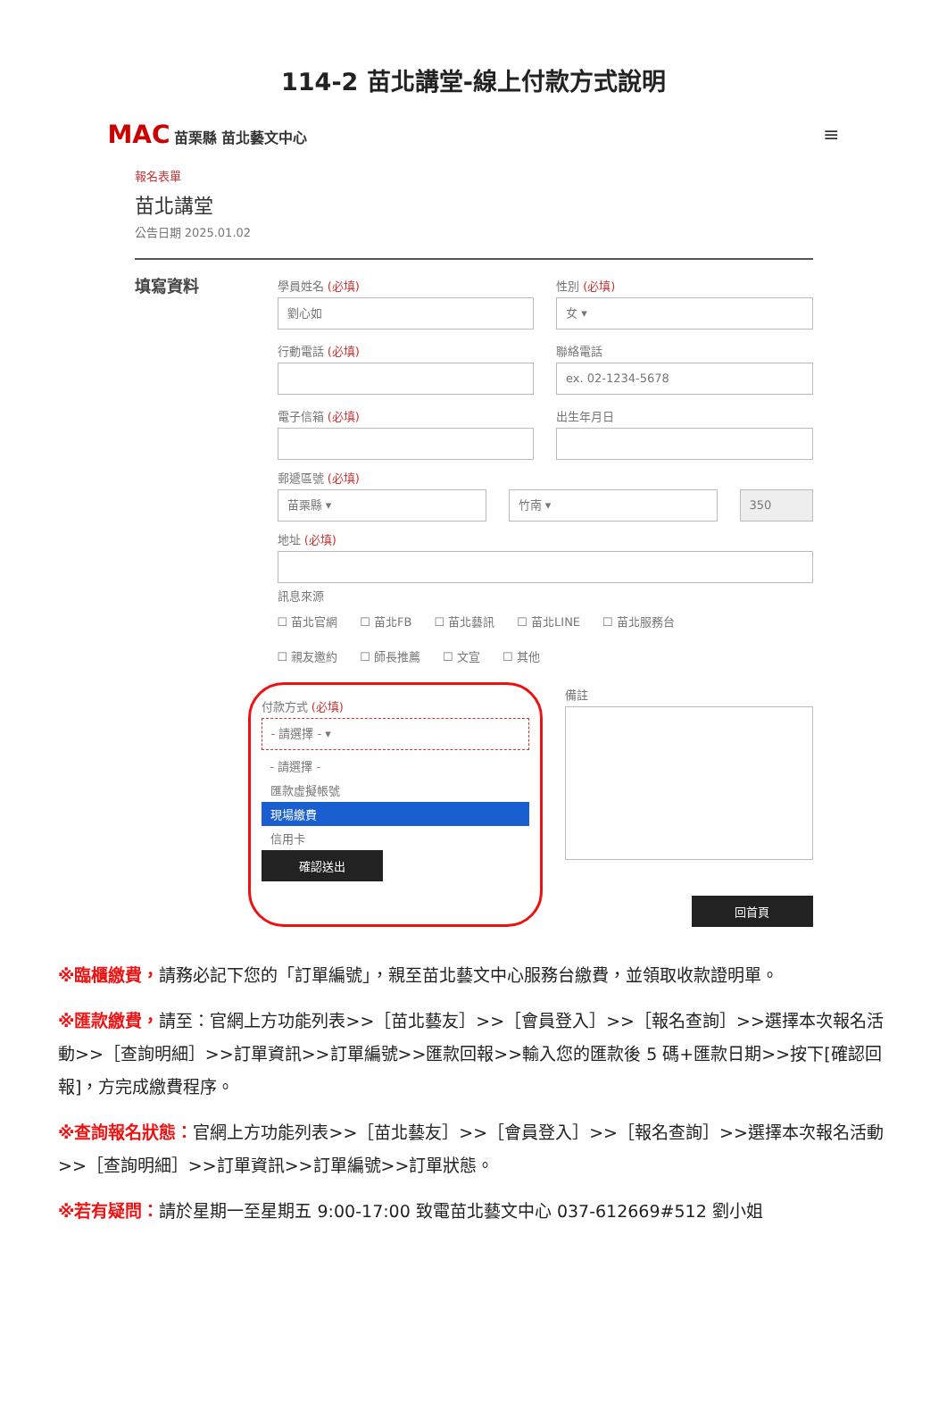114-2 苗北講堂-線上付款方式說明
MAC 苗栗縣 苗北藝文中心
≡
報名表單
苗北講堂
公告日期 2025.01.02
填寫資料
學員姓名 (必填)
劉心如
性別 (必填)
女 ▾
行動電話 (必填) 聯絡電話
ex. 02-1234-5678
電子信箱 (必填) 出生年月日
郵遞區號 (必填)
苗栗縣 ▾ 竹南 ▾ 350
地址 (必填)
訊息來源
☐ 苗北官網 ☐ 苗北FB ☐ 苗北藝訊 ☐ 苗北LINE ☐ 苗北服務台
☐ 親友邀約 ☐ 師長推薦 ☐ 文宣 ☐ 其他
付款方式 (必填)
- 請選擇 - ▾
- 請選擇 -
匯款虛擬帳號
現場繳費
信用卡
確認送出
備註
回首頁
※臨櫃繳費，請務必記下您的「訂單編號」，親至苗北藝文中心服務台繳費，並領取收款證明單。
※匯款繳費，請至：官網上方功能列表>>［苗北藝友］>>［會員登入］>>［報名查詢］>>選擇本次報名活動>>［查詢明細］>>訂單資訊>>訂單編號>>匯款回報>>輸入您的匯款後 5 碼+匯款日期>>按下[確認回報]，方完成繳費程序。
※查詢報名狀態：官網上方功能列表>>［苗北藝友］>>［會員登入］>>［報名查詢］>>選擇本次報名活動>>［查詢明細］>>訂單資訊>>訂單編號>>訂單狀態。
※若有疑問：請於星期一至星期五 9:00-17:00 致電苗北藝文中心 037-612669#512 劉小姐